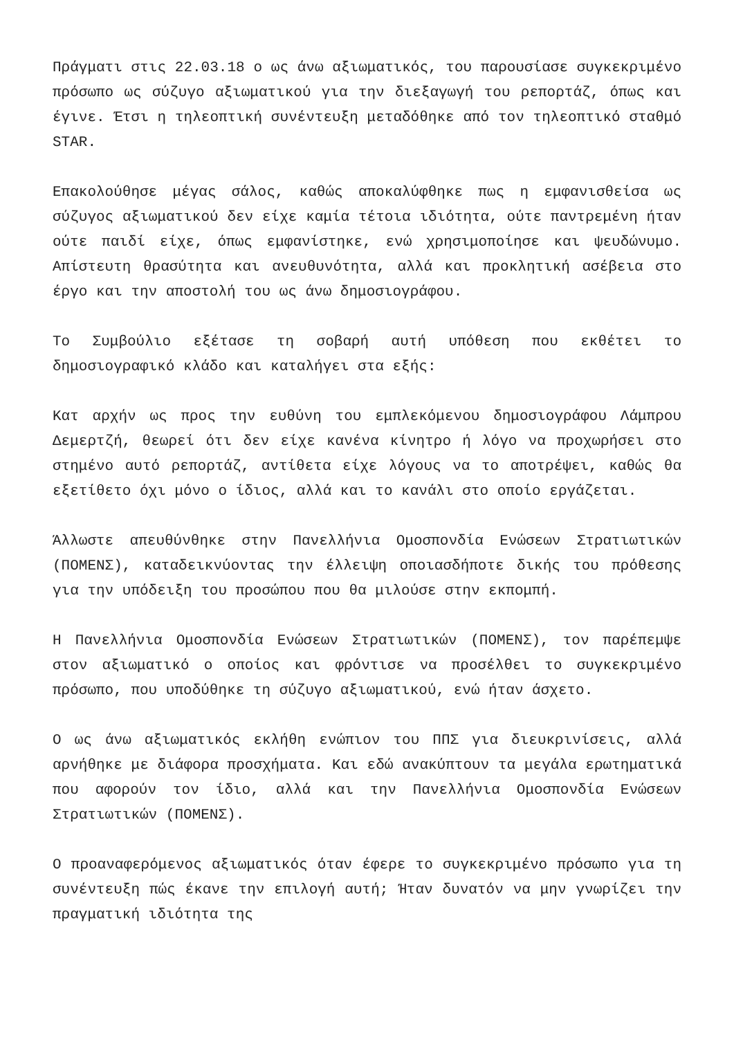Πράγματι στις 22.03.18 ο ως άνω αξιωματικός, του παρουσίασε συγκεκριμένο πρόσωπο ως σύζυγο αξιωματικού για την διεξαγωγή του ρεπορτάζ, όπως και έγινε. Έτσι η τηλεοπτική συνέντευξη μεταδόθηκε από τον τηλεοπτικό σταθμό STAR.
Επακολούθησε μέγας σάλος, καθώς αποκαλύφθηκε πως η εμφανισθείσα ως σύζυγος αξιωματικού δεν είχε καμία τέτοια ιδιότητα, ούτε παντρεμένη ήταν ούτε παιδί είχε, όπως εμφανίστηκε, ενώ χρησιμοποίησε και ψευδώνυμο. Απίστευτη θρασύτητα και ανευθυνότητα, αλλά και προκλητική ασέβεια στο έργο και την αποστολή του ως άνω δημοσιογράφου.
Το Συμβούλιο εξέτασε τη σοβαρή αυτή υπόθεση που εκθέτει το δημοσιογραφικό κλάδο και καταλήγει στα εξής:
Κατ αρχήν ως προς την ευθύνη του εμπλεκόμενου δημοσιογράφου Λάμπρου Δεμερτζή, θεωρεί ότι δεν είχε κανένα κίνητρο ή λόγο να προχωρήσει στο στημένο αυτό ρεπορτάζ, αντίθετα είχε λόγους να το αποτρέψει, καθώς θα εξετίθετο όχι μόνο ο ίδιος, αλλά και το κανάλι στο οποίο εργάζεται.
Άλλωστε απευθύνθηκε στην Πανελλήνια Ομοσπονδία Ενώσεων Στρατιωτικών (ΠΟΜΕΝΣ), καταδεικνύοντας την έλλειψη οποιασδήποτε δικής του πρόθεσης για την υπόδειξη του προσώπου που θα μιλούσε στην εκπομπή.
Η Πανελλήνια Ομοσπονδία Ενώσεων Στρατιωτικών (ΠΟΜΕΝΣ), τον παρέπεμψε στον αξιωματικό ο οποίος και φρόντισε να προσέλθει το συγκεκριμένο πρόσωπο, που υποδύθηκε τη σύζυγο αξιωματικού, ενώ ήταν άσχετο.
Ο ως άνω αξιωματικός εκλήθη ενώπιον του ΠΠΣ για διευκρινίσεις, αλλά αρνήθηκε με διάφορα προσχήματα. Και εδώ ανακύπτουν τα μεγάλα ερωτηματικά που αφορούν τον ίδιο, αλλά και την Πανελλήνια Ομοσπονδία Ενώσεων Στρατιωτικών (ΠΟΜΕΝΣ).
Ο προαναφερόμενος αξιωματικός όταν έφερε το συγκεκριμένο πρόσωπο για τη συνέντευξη πώς έκανε την επιλογή αυτή; Ήταν δυνατόν να μην γνωρίζει την πραγματική ιδιότητα της